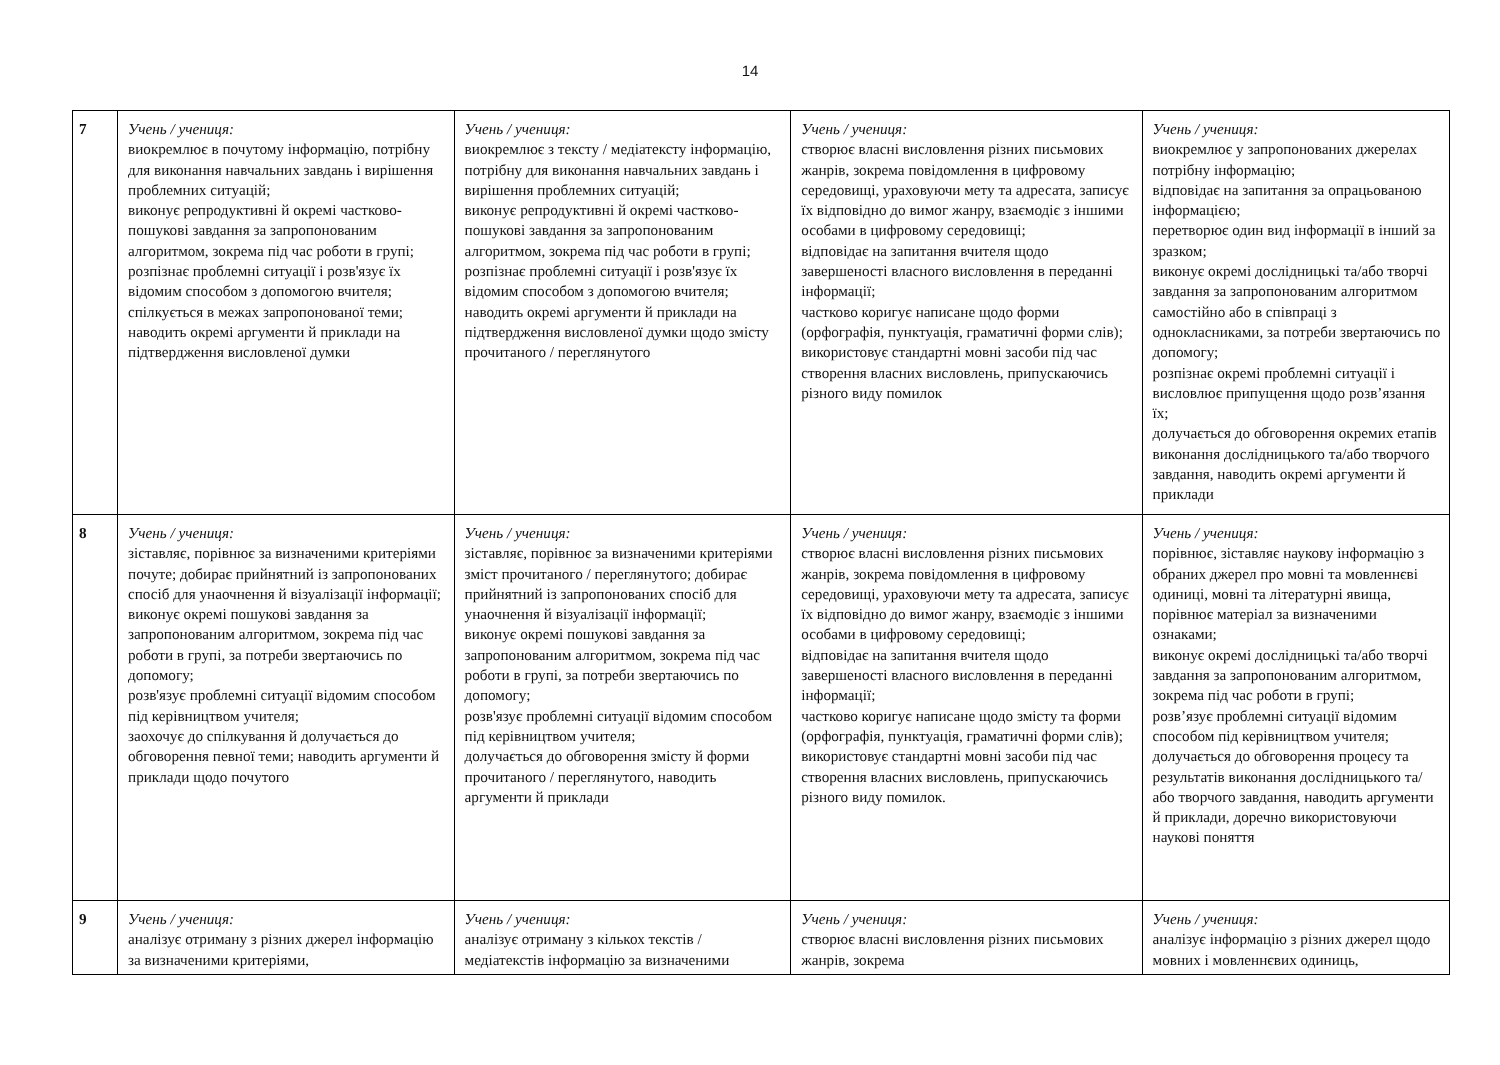14
| 7 | Учень / учениця: виокремлює в почутому інформацію, потрібну для виконання навчальних завдань і вирішення проблемних ситуацій; виконує репродуктивні й окремі частково-пошукові завдання за запропонованим алгоритмом, зокрема під час роботи в групі; розпізнає проблемні ситуації і розв'язує їх відомим способом з допомогою вчителя; спілкується в межах запропонованої теми; наводить окремі аргументи й приклади на підтвердження висловленої думки | Учень / учениця: виокремлює з тексту / медіатексту інформацію, потрібну для виконання навчальних завдань і вирішення проблемних ситуацій; виконує репродуктивні й окремі частково-пошукові завдання за запропонованим алгоритмом, зокрема під час роботи в групі; розпізнає проблемні ситуації і розв'язує їх відомим способом з допомогою вчителя; наводить окремі аргументи й приклади на підтвердження висловленої думки щодо змісту прочитаного / переглянутого | Учень / учениця: створює власні висловлення різних письмових жанрів, зокрема повідомлення в цифровому середовищі, ураховуючи мету та адресата, записує їх відповідно до вимог жанру, взаємодіє з іншими особами в цифровому середовищі; відповідає на запитання вчителя щодо завершеності власного висловлення в переданні інформації; частково коригує написане щодо форми (орфографія, пунктуація, граматичні форми слів); використовує стандартні мовні засоби під час створення власних висловлень, припускаючись різного виду помилок | Учень / учениця: виокремлює у запропонованих джерелах потрібну інформацію; відповідає на запитання за опрацьованою інформацією; перетворює один вид інформації в інший за зразком; виконує окремі дослідницькі та/або творчі завдання за запропонованим алгоритмом самостійно або в співпраці з однокласниками, за потреби звертаючись по допомогу; розпізнає окремі проблемні ситуації і висловлює припущення щодо розв’язання їх; долучається до обговорення окремих етапів виконання дослідницького та/або творчого завдання, наводить окремі аргументи й приклади |
| 8 | Учень / учениця: зіставляє, порівнює за визначеними критеріями почуте; добирає прийнятний із запропонованих спосіб для унаочнення й візуалізації інформації; виконує окремі пошукові завдання за запропонованим алгоритмом, зокрема під час роботи в групі, за потреби звертаючись по допомогу; розв'язує проблемні ситуації відомим способом під керівництвом учителя; заохочує до спілкування й долучається до обговорення певної теми; наводить аргументи й приклади щодо почутого | Учень / учениця: зіставляє, порівнює за визначеними критеріями зміст прочитаного / переглянутого; добирає прийнятний із запропонованих спосіб для унаочнення й візуалізації інформації; виконує окремі пошукові завдання за запропонованим алгоритмом, зокрема під час роботи в групі, за потреби звертаючись по допомогу; розв'язує проблемні ситуації відомим способом під керівництвом учителя; долучається до обговорення змісту й форми прочитаного / переглянутого, наводить аргументи й приклади | Учень / учениця: створює власні висловлення різних письмових жанрів, зокрема повідомлення в цифровому середовищі, ураховуючи мету та адресата, записує їх відповідно до вимог жанру, взаємодіє з іншими особами в цифровому середовищі; відповідає на запитання вчителя щодо завершеності власного висловлення в переданні інформації; частково коригує написане щодо змісту та форми (орфографія, пунктуація, граматичні форми слів); використовує стандартні мовні засоби під час створення власних висловлень, припускаючись різного виду помилок. | Учень / учениця: порівнює, зіставляє наукову інформацію з обраних джерел про мовні та мовленнєві одиниці, мовні та літературні явища, порівнює матеріал за визначеними ознаками; виконує окремі дослідницькі та/або творчі завдання за запропонованим алгоритмом, зокрема під час роботи в групі; розв’язує проблемні ситуації відомим способом під керівництвом учителя; долучається до обговорення процесу та результатів виконання дослідницького та/або творчого завдання, наводить аргументи й приклади, доречно використовуючи наукові поняття |
| 9 | Учень / учениця: аналізує отриману з різних джерел інформацію за визначеними критеріями, | Учень / учениця: аналізує отриману з кількох текстів / медіатекстів інформацію за визначеними | Учень / учениця: створює власні висловлення різних письмових жанрів, зокрема | Учень / учениця: аналізує інформацію з різних джерел щодо мовних і мовленнєвих одиниць, |